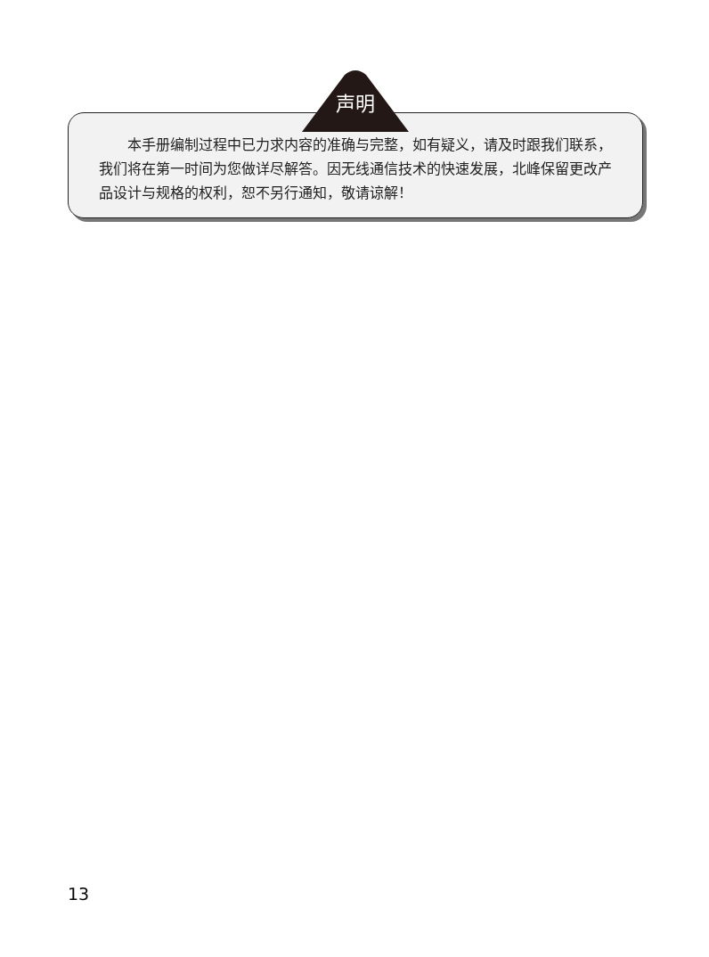声明
  本手册编制过程中已力求内容的准确与完整，如有疑义，请及时跟我们联系，我们将在第一时间为您做详尽解答。因无线通信技术的快速发展，北峰保留更改产品设计与规格的权利，恕不另行通知，敬请谅解！
13